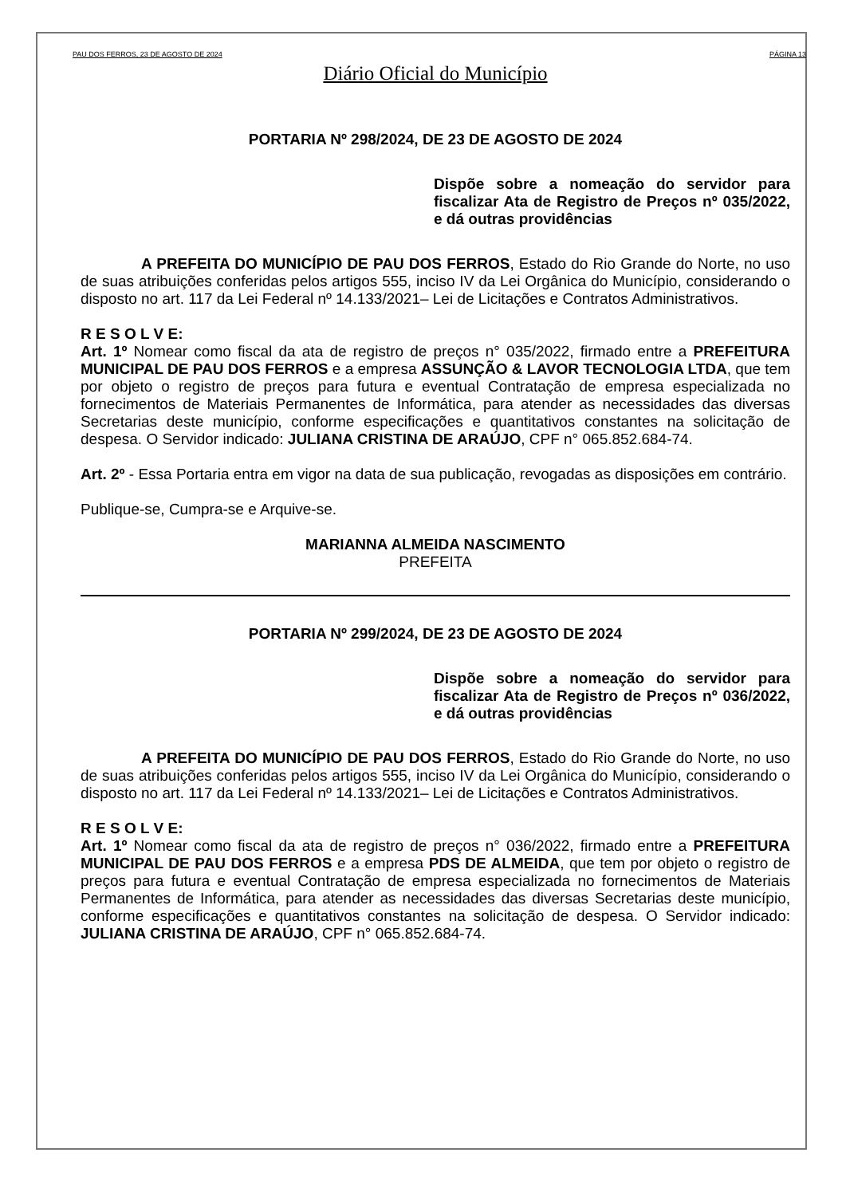PAU DOS FERROS, 23 DE AGOSTO DE 2024 PÁGINA 13
Diário Oficial do Município
PORTARIA Nº 298/2024, DE 23 DE AGOSTO DE 2024
Dispõe sobre a nomeação do servidor para fiscalizar Ata de Registro de Preços nº 035/2022, e dá outras providências
A PREFEITA DO MUNICÍPIO DE PAU DOS FERROS, Estado do Rio Grande do Norte, no uso de suas atribuições conferidas pelos artigos 555, inciso IV da Lei Orgânica do Município, considerando o disposto no art. 117 da Lei Federal nº 14.133/2021– Lei de Licitações e Contratos Administrativos.
R E S O L V E:
Art. 1º Nomear como fiscal da ata de registro de preços n° 035/2022, firmado entre a PREFEITURA MUNICIPAL DE PAU DOS FERROS e a empresa ASSUNÇÃO & LAVOR TECNOLOGIA LTDA, que tem por objeto o registro de preços para futura e eventual Contratação de empresa especializada no fornecimentos de Materiais Permanentes de Informática, para atender as necessidades das diversas Secretarias deste município, conforme especificações e quantitativos constantes na solicitação de despesa. O Servidor indicado: JULIANA CRISTINA DE ARAÚJO, CPF n° 065.852.684-74.
Art. 2º - Essa Portaria entra em vigor na data de sua publicação, revogadas as disposições em contrário.
Publique-se, Cumpra-se e Arquive-se.
MARIANNA ALMEIDA NASCIMENTO
PREFEITA
PORTARIA Nº 299/2024, DE 23 DE AGOSTO DE 2024
Dispõe sobre a nomeação do servidor para fiscalizar Ata de Registro de Preços nº 036/2022, e dá outras providências
A PREFEITA DO MUNICÍPIO DE PAU DOS FERROS, Estado do Rio Grande do Norte, no uso de suas atribuições conferidas pelos artigos 555, inciso IV da Lei Orgânica do Município, considerando o disposto no art. 117 da Lei Federal nº 14.133/2021– Lei de Licitações e Contratos Administrativos.
R E S O L V E:
Art. 1º Nomear como fiscal da ata de registro de preços n° 036/2022, firmado entre a PREFEITURA MUNICIPAL DE PAU DOS FERROS e a empresa PDS DE ALMEIDA, que tem por objeto o registro de preços para futura e eventual Contratação de empresa especializada no fornecimentos de Materiais Permanentes de Informática, para atender as necessidades das diversas Secretarias deste município, conforme especificações e quantitativos constantes na solicitação de despesa. O Servidor indicado: JULIANA CRISTINA DE ARAÚJO, CPF n° 065.852.684-74.